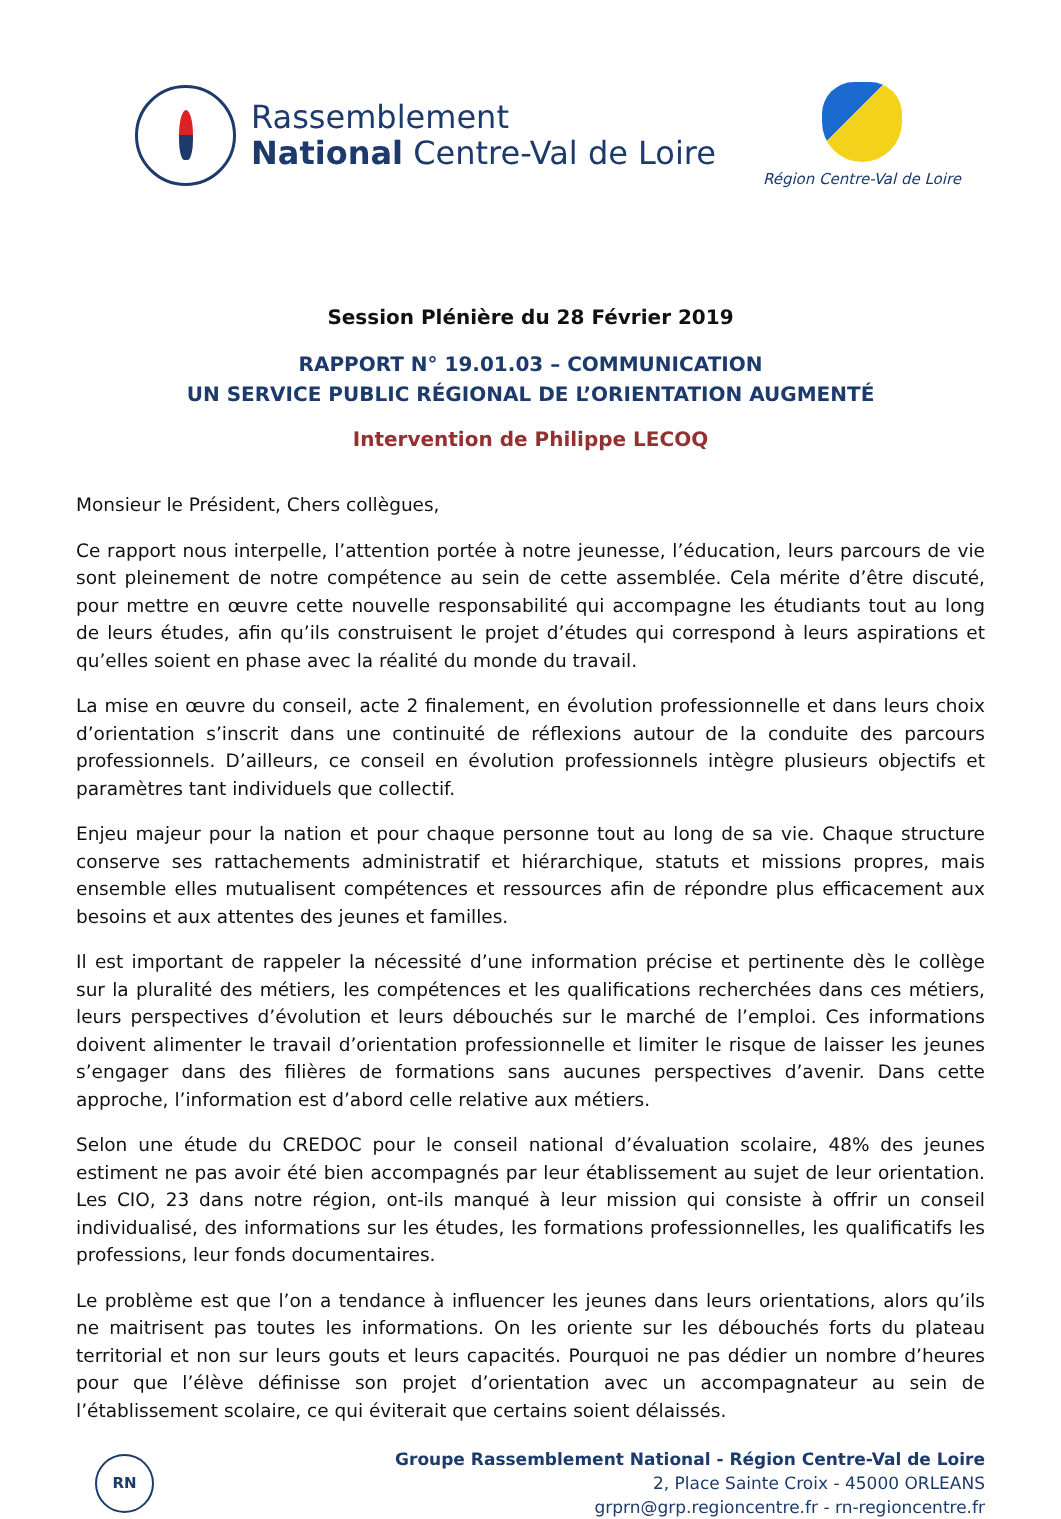Rassemblement
National Centre-Val de Loire
Région Centre-Val de Loire
Session Plénière du 28 Février 2019
RAPPORT N° 19.01.03 – COMMUNICATION
UN SERVICE PUBLIC RÉGIONAL DE L’ORIENTATION AUGMENTÉ
Intervention de Philippe LECOQ
Monsieur le Président, Chers collègues,
Ce rapport nous interpelle, l’attention portée à notre jeunesse, l’éducation, leurs parcours de vie sont pleinement de notre compétence au sein de cette assemblée. Cela mérite d’être discuté, pour mettre en œuvre cette nouvelle responsabilité qui accompagne les étudiants tout au long de leurs études, afin qu’ils construisent le projet d’études qui correspond à leurs aspirations et qu’elles soient en phase avec la réalité du monde du travail.
La mise en œuvre du conseil, acte 2 finalement, en évolution professionnelle et dans leurs choix d’orientation s’inscrit dans une continuité de réflexions autour de la conduite des parcours professionnels. D’ailleurs, ce conseil en évolution professionnels intègre plusieurs objectifs et paramètres tant individuels que collectif.
Enjeu majeur pour la nation et pour chaque personne tout au long de sa vie. Chaque structure conserve ses rattachements administratif et hiérarchique, statuts et missions propres, mais ensemble elles mutualisent compétences et ressources afin de répondre plus efficacement aux besoins et aux attentes des jeunes et familles.
Il est important de rappeler la nécessité d’une information précise et pertinente dès le collège sur la pluralité des métiers, les compétences et les qualifications recherchées dans ces métiers, leurs perspectives d’évolution et leurs débouchés sur le marché de l’emploi. Ces informations doivent alimenter le travail d’orientation professionnelle et limiter le risque de laisser les jeunes s’engager dans des filières de formations sans aucunes perspectives d’avenir. Dans cette approche, l’information est d’abord celle relative aux métiers.
Selon une étude du CREDOC pour le conseil national d’évaluation scolaire, 48% des jeunes estiment ne pas avoir été bien accompagnés par leur établissement au sujet de leur orientation. Les CIO, 23 dans notre région, ont-ils manqué à leur mission qui consiste à offrir un conseil individualisé, des informations sur les études, les formations professionnelles, les qualificatifs les professions, leur fonds documentaires.
Le problème est que l’on a tendance à influencer les jeunes dans leurs orientations, alors qu’ils ne maitrisent pas toutes les informations. On les oriente sur les débouchés forts du plateau territorial et non sur leurs gouts et leurs capacités. Pourquoi ne pas dédier un nombre d’heures pour que l’élève définisse son projet d’orientation avec un accompagnateur au sein de l’établissement scolaire, ce qui éviterait que certains soient délaissés.
RN
Groupe Rassemblement National - Région Centre-Val de Loire
2, Place Sainte Croix - 45000 ORLEANS
grprn@grp.regioncentre.fr - rn-regioncentre.fr